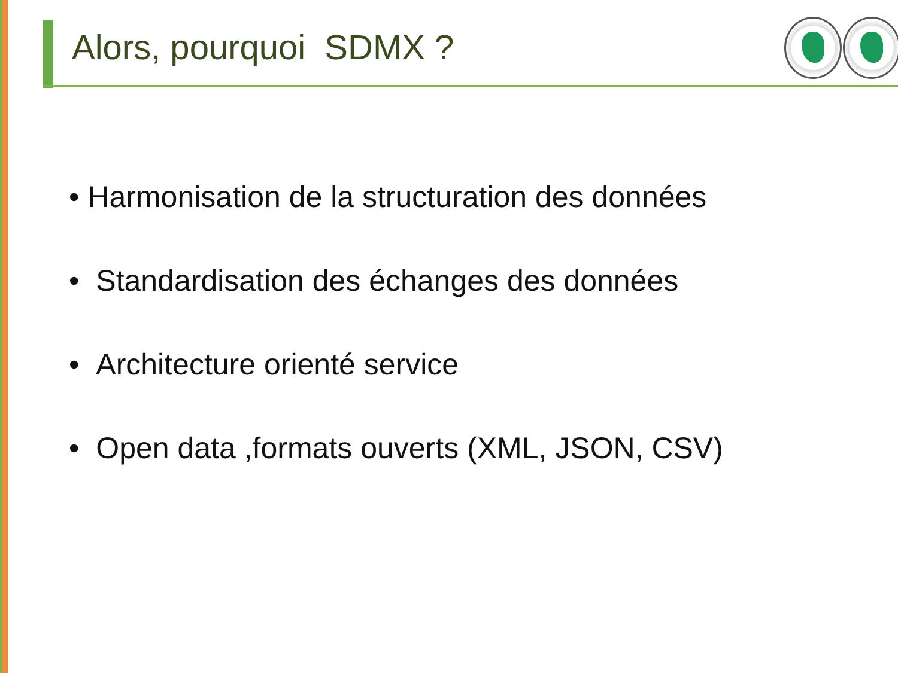Alors, pourquoi SDMX ?
• Harmonisation de la structuration des données
• Standardisation des échanges des données
• Architecture orienté service
• Open data ,formats ouverts (XML, JSON, CSV)